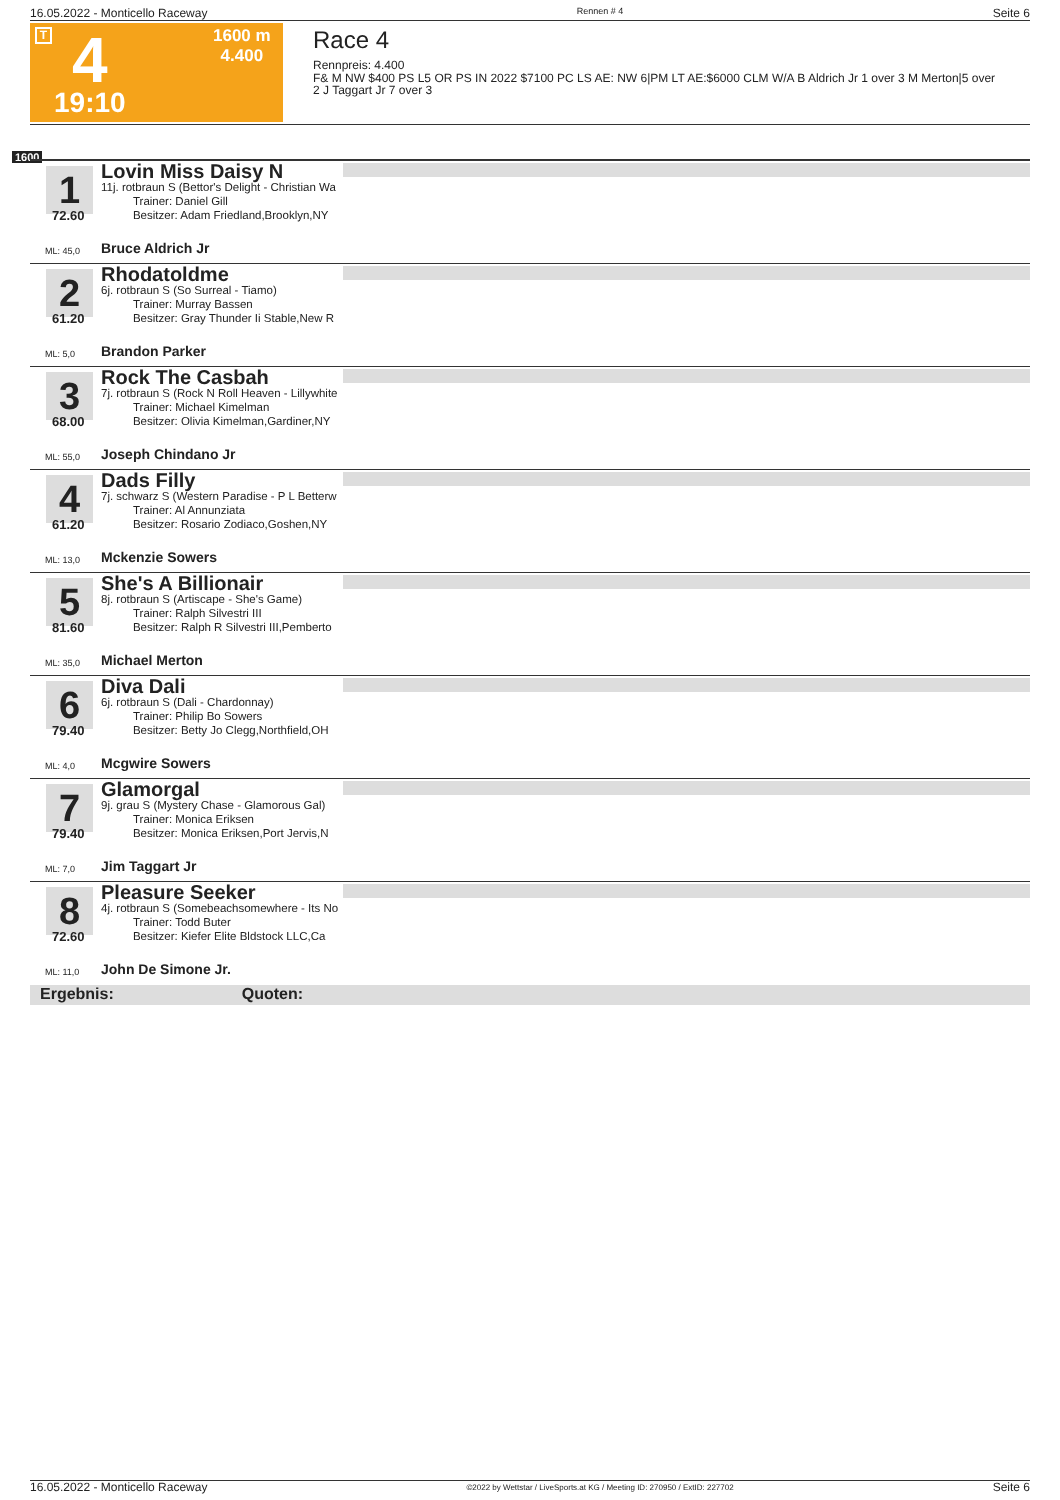16.05.2022 - Monticello Raceway Rennen # 4 Seite 6
T 4
19:10
1600 m
4.400
Race 4
Rennpreis: 4.400
F& M NW $400 PS L5 OR PS IN 2022 $7100 PC LS AE: NW 6|PM LT AE:$6000 CLM W/A B Aldrich Jr 1 over 3 M Merton|5 over 2 J Taggart Jr 7 over 3
1600
1
72.60
Lovin Miss Daisy N
11j. rotbraun S (Bettor's Delight - Christian Wa
Trainer: Daniel Gill
Besitzer: Adam Friedland,Brooklyn,NY
ML: 45,0 Bruce Aldrich Jr
2
61.20
Rhodatoldme
6j. rotbraun S (So Surreal - Tiamo)
Trainer: Murray Bassen
Besitzer: Gray Thunder Ii Stable,New R
ML: 5,0 Brandon Parker
3
68.00
Rock The Casbah
7j. rotbraun S (Rock N Roll Heaven - Lillywhite
Trainer: Michael Kimelman
Besitzer: Olivia Kimelman,Gardiner,NY
ML: 55,0 Joseph Chindano Jr
4
61.20
Dads Filly
7j. schwarz S (Western Paradise - P L Betterw
Trainer: Al Annunziata
Besitzer: Rosario Zodiaco,Goshen,NY
ML: 13,0 Mckenzie Sowers
5
81.60
She's A Billionair
8j. rotbraun S (Artiscape - She's Game)
Trainer: Ralph Silvestri III
Besitzer: Ralph R Silvestri III,Pemberto
ML: 35,0 Michael Merton
6
79.40
Diva Dali
6j. rotbraun S (Dali - Chardonnay)
Trainer: Philip Bo Sowers
Besitzer: Betty Jo Clegg,Northfield,OH
ML: 4,0 Mcgwire Sowers
7
79.40
Glamorgal
9j. grau S (Mystery Chase - Glamorous Gal)
Trainer: Monica Eriksen
Besitzer: Monica Eriksen,Port Jervis,N
ML: 7,0 Jim Taggart Jr
8
72.60
Pleasure Seeker
4j. rotbraun S (Somebeachsomewhere - Its No
Trainer: Todd Buter
Besitzer: Kiefer Elite Bldstock LLC,Ca
ML: 11,0 John De Simone Jr.
Ergebnis: Quoten:
16.05.2022 - Monticello Raceway ©2022 by Wettstar / LiveSports.at KG / Meeting ID: 270950 / ExtID: 227702 Seite 6